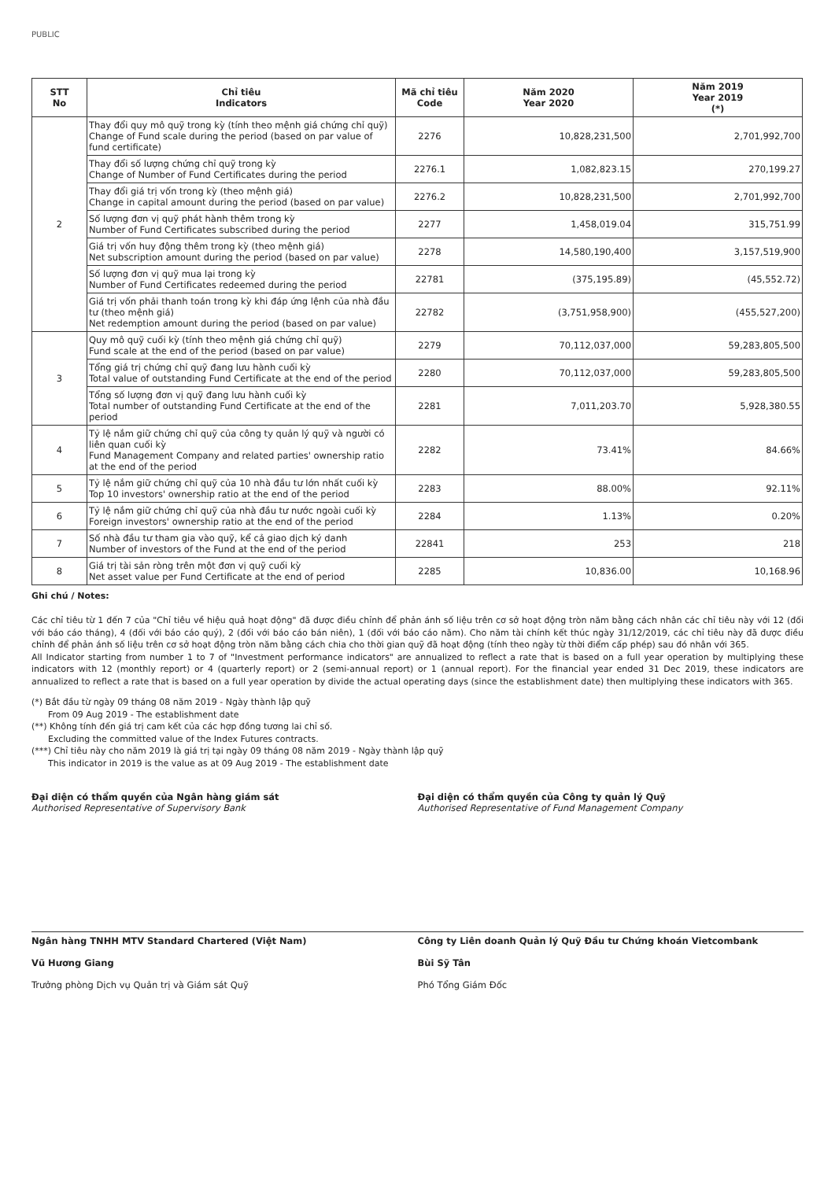PUBLIC
| STT No | Chỉ tiêu Indicators | Mã chỉ tiêu Code | Năm 2020 Year 2020 | Năm 2019 Year 2019 (*) |
| --- | --- | --- | --- | --- |
| 2 | Thay đổi quy mô quỹ trong kỳ (tính theo mệnh giá chứng chỉ quỹ) Change of Fund scale during the period (based on par value of fund certificate) | 2276 | 10,828,231,500 | 2,701,992,700 |
| | Thay đổi số lượng chứng chỉ quỹ trong kỳ Change of Number of Fund Certificates during the period | 2276.1 | 1,082,823.15 | 270,199.27 |
| | Thay đổi giá trị vốn trong kỳ (theo mệnh giá) Change in capital amount during the period (based on par value) | 2276.2 | 10,828,231,500 | 2,701,992,700 |
| | Số lượng đơn vị quỹ phát hành thêm trong kỳ Number of Fund Certificates subscribed during the period | 2277 | 1,458,019.04 | 315,751.99 |
| | Giá trị vốn huy động thêm trong kỳ (theo mệnh giá) Net subscription amount during the period (based on par value) | 2278 | 14,580,190,400 | 3,157,519,900 |
| | Số lượng đơn vị quỹ mua lại trong kỳ Number of Fund Certificates redeemed during the period | 22781 | (375,195.89) | (45,552.72) |
| | Giá trị vốn phải thanh toán trong kỳ khi đáp ứng lệnh của nhà đầu tư (theo mệnh giá) Net redemption amount during the period (based on par value) | 22782 | (3,751,958,900) | (455,527,200) |
| 3 | Quy mô quỹ cuối kỳ (tính theo mệnh giá chứng chỉ quỹ) Fund scale at the end of the period (based on par value) | 2279 | 70,112,037,000 | 59,283,805,500 |
| | Tổng giá trị chứng chỉ quỹ đang lưu hành cuối kỳ Total value of outstanding Fund Certificate at the end of the period | 2280 | 70,112,037,000 | 59,283,805,500 |
| | Tổng số lượng đơn vị quỹ đang lưu hành cuối kỳ Total number of outstanding Fund Certificate at the end of the period | 2281 | 7,011,203.70 | 5,928,380.55 |
| 4 | Tỷ lệ nắm giữ chứng chỉ quỹ của công ty quản lý quỹ và người có liên quan cuối kỳ Fund Management Company and related parties' ownership ratio at the end of the period | 2282 | 73.41% | 84.66% |
| 5 | Tỷ lệ nắm giữ chứng chỉ quỹ của 10 nhà đầu tư lớn nhất cuối kỳ Top 10 investors' ownership ratio at the end of the period | 2283 | 88.00% | 92.11% |
| 6 | Tỷ lệ nắm giữ chứng chỉ quỹ của nhà đầu tư nước ngoài cuối kỳ Foreign investors' ownership ratio at the end of the period | 2284 | 1.13% | 0.20% |
| 7 | Số nhà đầu tư tham gia vào quỹ, kể cả giao dịch ký danh Number of investors of the Fund at the end of the period | 22841 | 253 | 218 |
| 8 | Giá trị tài sản ròng trên một đơn vị quỹ cuối kỳ Net asset value per Fund Certificate at the end of period | 2285 | 10,836.00 | 10,168.96 |
Ghi chú / Notes:
Các chỉ tiêu từ 1 đến 7 của "Chỉ tiêu về hiệu quả hoạt động" đã được điều chỉnh để phản ánh số liệu trên cơ sở hoạt động tròn năm bằng cách nhân các chỉ tiêu này với 12 (đối với báo cáo tháng), 4 (đối với báo cáo quý), 2 (đối với báo cáo bán niên), 1 (đối với báo cáo năm). Cho năm tài chính kết thúc ngày 31/12/2019, các chỉ tiêu này đã được điều chỉnh để phản ánh số liệu trên cơ sở hoạt động tròn năm bằng cách chia cho thời gian quỹ đã hoạt động (tính theo ngày từ thời điểm cấp phép) sau đó nhân với 365.
All Indicator starting from number 1 to 7 of "Investment performance indicators" are annualized to reflect a rate that is based on a full year operation by multiplying these indicators with 12 (monthly report) or 4 (quarterly report) or 2 (semi-annual report) or 1 (annual report). For the financial year ended 31 Dec 2019, these indicators are annualized to reflect a rate that is based on a full year operation by divide the actual operating days (since the establishment date) then multiplying these indicators with 365.
(*) Bắt đầu từ ngày 09 tháng 08 năm 2019 - Ngày thành lập quỹ
From 09 Aug 2019 - The establishment date
(**) Không tính đến giá trị cam kết của các hợp đồng tương lai chỉ số.
Excluding the committed value of the Index Futures contracts.
(***) Chỉ tiêu này cho năm 2019 là giá trị tại ngày 09 tháng 08 năm 2019 - Ngày thành lập quỹ
This indicator in 2019 is the value as at 09 Aug 2019 - The establishment date
Đại diện có thẩm quyền của Ngân hàng giám sát
Authorised Representative of Supervisory Bank
Ngân hàng TNHH MTV Standard Chartered (Việt Nam)
Vũ Hương Giang
Trưởng phòng Dịch vụ Quản trị và Giám sát Quỹ
Đại diện có thẩm quyền của Công ty quản lý Quỹ
Authorised Representative of Fund Management Company
Công ty Liên doanh Quản lý Quỹ Đầu tư Chứng khoán Vietcombank
Bùi Sỹ Tân
Phó Tổng Giám Đốc